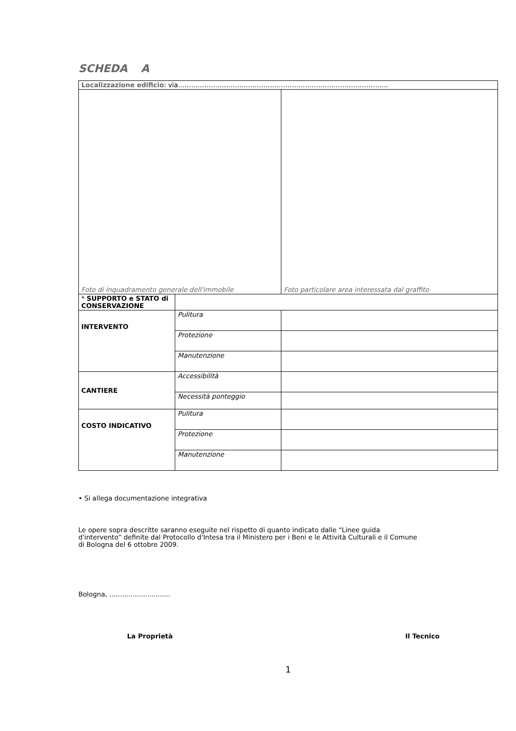SCHEDA A
| Localizzazione edificio : via…………………………………………………………………………………… | | |
| Foto di inquadramento generale dell'immobile | | Foto particolare area interessata dal graffito |
| * SUPPORTO e STATO di CONSERVAZIONE | | |
| INTERVENTO | Pulitura | |
| | Protezione | |
| | Manutenzione | |
| CANTIERE | Accessibilità | |
| | Necessità ponteggio | |
| COSTO INDICATIVO | Pulitura | |
| | Protezione | |
| | Manutenzione | |
• Si allega documentazione integrativa
Le opere sopra descritte saranno eseguite nel rispetto di quanto indicato dalle “Linee guida d'intervento” definite dal Protocollo d'Intesa tra il Ministero per i Beni e le Attività Culturali e il Comune di Bologna del 6 ottobre 2009.
Bologna, …..........................
La Proprietà Il Tecnico
1